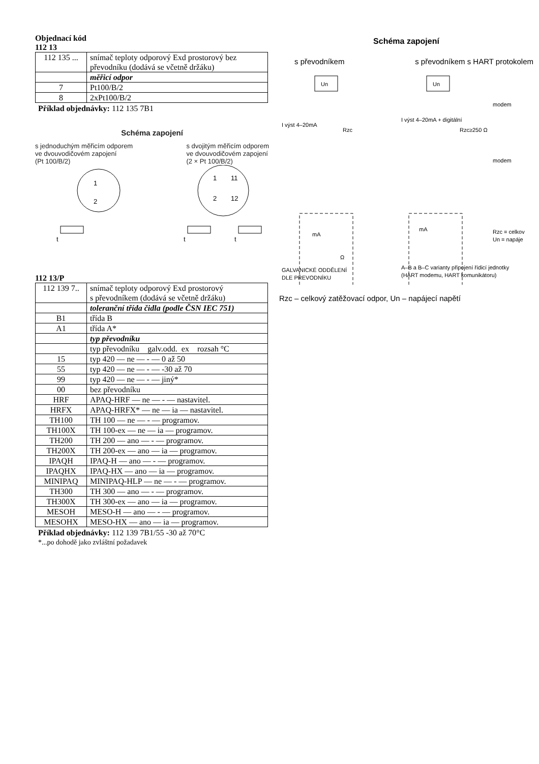Objednací kód
112 13
| 112 135 ... | snímač teploty odporový Exd prostorový bez převodníku (dodává se včetně držáku) |
| | měřicí odpor |
| 7 | Pt100/B/2 |
| 8 | 2xPt100/B/2 |
Příklad objednávky: 112 135 7B1
Schéma zapojení
s jednoduchým měřicím odporem
ve dvouvodičovém zapojení
(Pt 100/B/2)
s dvojitým měřicím odporem
ve dvouvodičovém zapojení
(2 × Pt 100/B/2)
t
t
t
1
2
1
2
11
12
112 13/P
| 112 139 7.. | snímač teploty odporový Exd prostorový s převodníkem (dodává se včetně držáku) |
| | toleranční třída čidla (podle ČSN IEC 751) |
| B1 | třída B |
| A1 | třída A* |
| | typ převodníku |
| | typ převodníku galv.odd. ex rozsah °C |
| 15 | typ 420 — ne — - — 0 až 50 |
| 55 | typ 420 — ne — - — -30 až 70 |
| 99 | typ 420 — ne — - — jiný* |
| 00 | bez převodníku |
| HRF | APAQ-HRF — ne — - — nastavitel. |
| HRFX | APAQ-HRFX* — ne — ia — nastavitel. |
| TH100 | TH 100 — ne — - — programov. |
| TH100X | TH 100-ex — ne — ia — programov. |
| TH200 | TH 200 — ano — - — programov. |
| TH200X | TH 200-ex — ano — ia — programov. |
| IPAQH | IPAQ-H — ano — - — programov. |
| IPAQHX | IPAQ-HX — ano — ia — programov. |
| MINIPAQ | MINIPAQ-HLP — ne — - — programov. |
| TH300 | TH 300 — ano — - — programov. |
| TH300X | TH 300-ex — ano — ia — programov. |
| MESOH | MESO-H — ano — - — programov. |
| MESOHX | MESO-HX — ano — ia — programov. |
Příklad objednávky: 112 139 7B1/55 -30 až 70°C
*...po dohodě jako zvláštní požadavek
Schéma zapojení
s převodníkem s převodníkem s HART protokolem
Un
Un
I výst 4–20mA
Rzc
I výst 4–20mA + digitální
Rzc≥250 Ω
modem
modem
mA
Ω
mA
Rzc = celkov
Un = napáje
GALVANICKÉ ODDĚLENÍ
DLE PŘEVODNÍKU
A–B a B–C varianty připojení řídicí jednotky
(HART modemu, HART komunikátoru)
Rzc – celkový zatěžovací odpor, Un – napájecí napětí